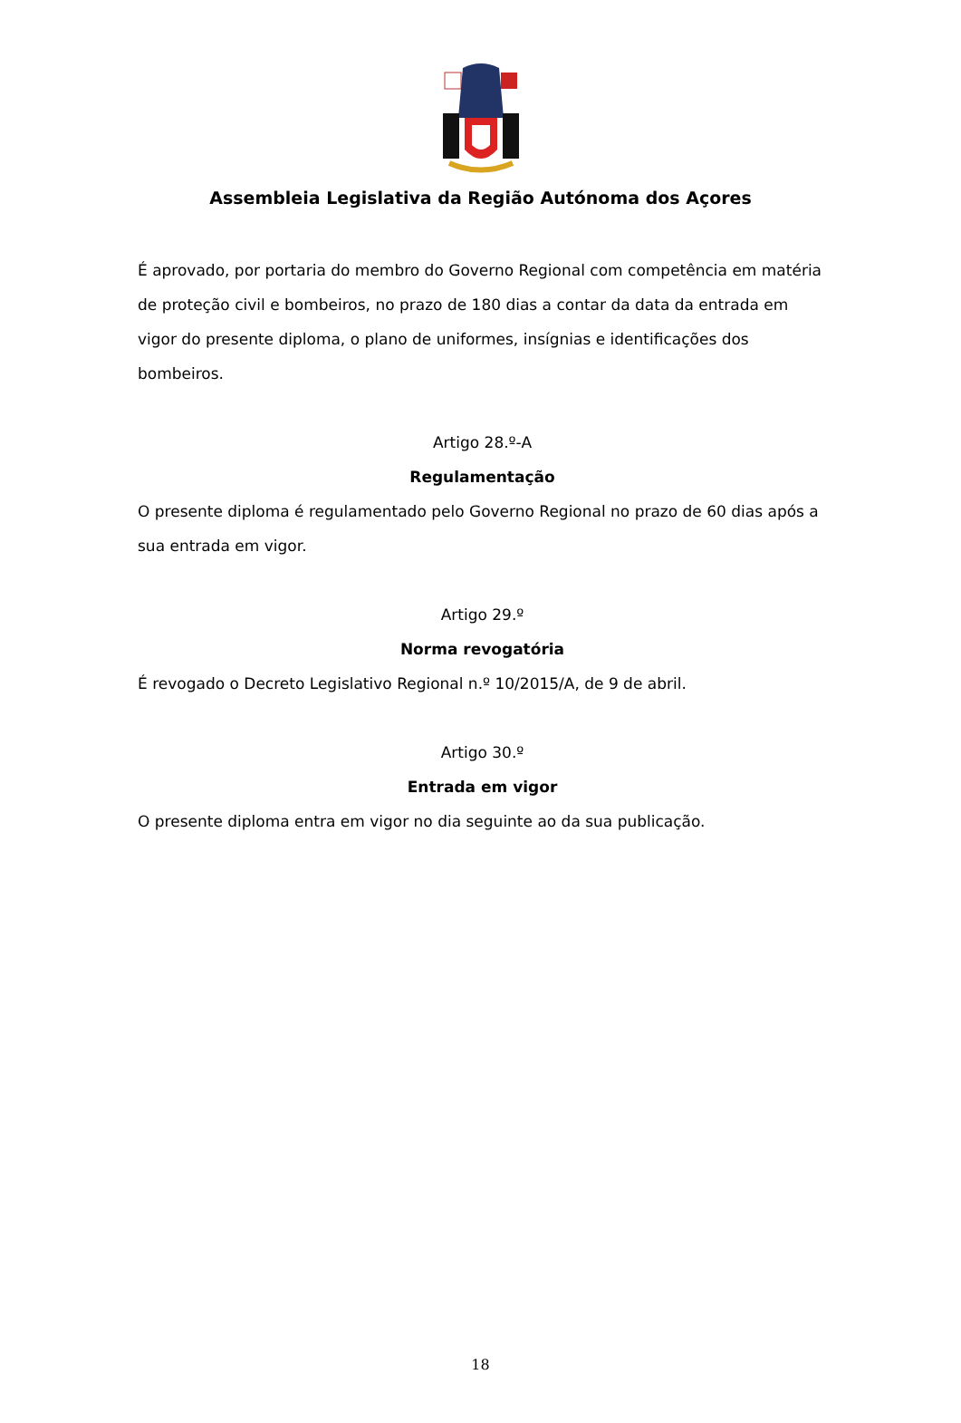Assembleia Legislativa da Região Autónoma dos Açores
É aprovado, por portaria do membro do Governo Regional com competência em matéria de proteção civil e bombeiros, no prazo de 180 dias a contar da data da entrada em vigor do presente diploma, o plano de uniformes, insígnias e identificações dos bombeiros.
Artigo 28.º-A
Regulamentação
O presente diploma é regulamentado pelo Governo Regional no prazo de 60 dias após a sua entrada em vigor.
Artigo 29.º
Norma revogatória
É revogado o Decreto Legislativo Regional n.º 10/2015/A, de 9 de abril.
Artigo 30.º
Entrada em vigor
O presente diploma entra em vigor no dia seguinte ao da sua publicação.
18